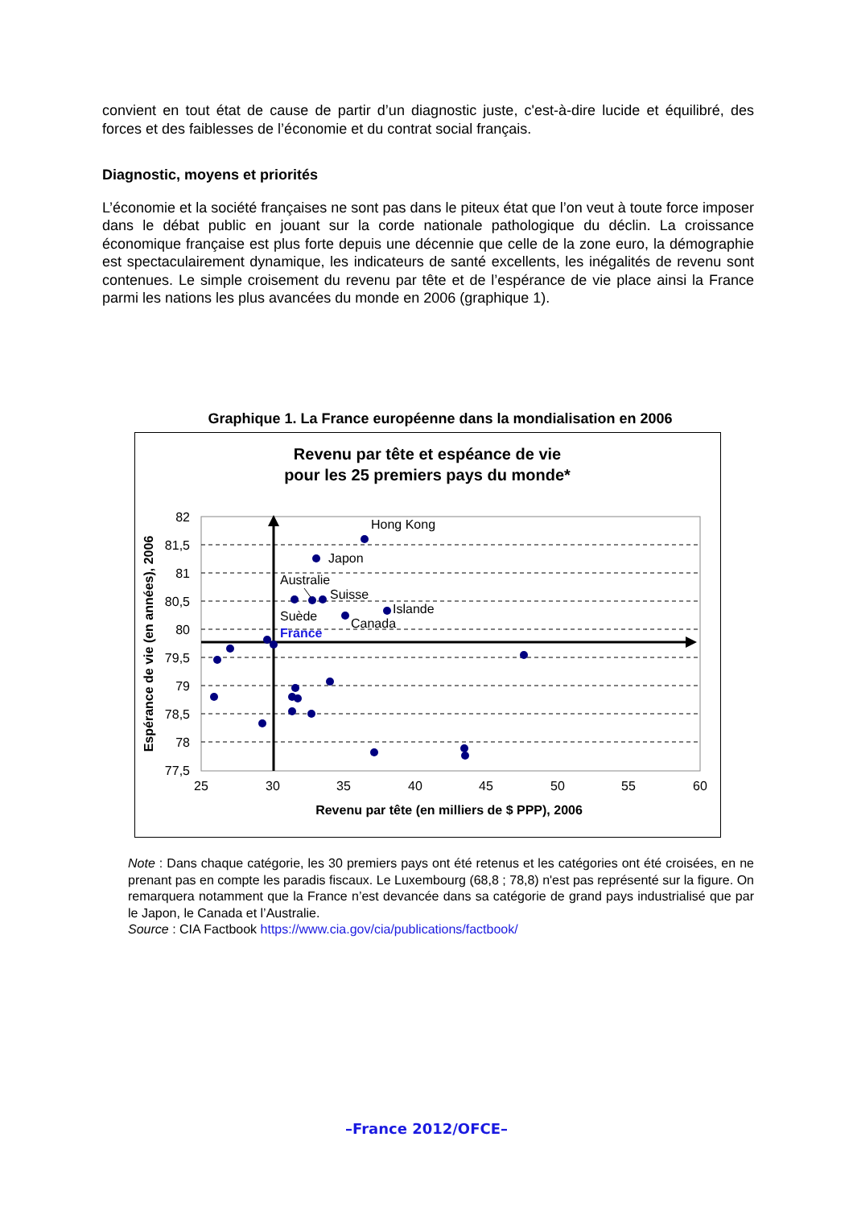convient en tout état de cause de partir d’un diagnostic juste, c'est-à-dire lucide et équilibré, des forces et des faiblesses de l’économie et du contrat social français.
Diagnostic, moyens et priorités
L’économie et la société françaises ne sont pas dans le piteux état que l’on veut à toute force imposer dans le débat public en jouant sur la corde nationale pathologique du déclin. La croissance économique française est plus forte depuis une décennie que celle de la zone euro, la démographie est spectaculairement dynamique, les indicateurs de santé excellents, les inégalités de revenu sont contenues. Le simple croisement du revenu par tête et de l’espérance de vie place ainsi la France parmi les nations les plus avancées du monde en 2006 (graphique 1).
Graphique 1. La France européenne dans la mondialisation en 2006
Revenu par tête et espéance de vie
pour les 25 premiers pays du monde*
82
81,5
81
80,5
80
79,5
79
78,5
78
77,5
25
30
35
40
45
50
55
60
Hong Kong
Japon
Australie
Suisse
Suède
Islande
Canada
France
Revenu par tête (en milliers de $ PPP), 2006
Espérance de vie (en années), 2006
Note : Dans chaque catégorie, les 30 premiers pays ont été retenus et les catégories ont été croisées, en ne prenant pas en compte les paradis fiscaux. Le Luxembourg (68,8 ; 78,8) n'est pas représenté sur la figure. On remarquera notamment que la France n’est devancée dans sa catégorie de grand pays industrialisé que par le Japon, le Canada et l’Australie.
Source : CIA Factbook https://www.cia.gov/cia/publications/factbook/
–France 2012/OFCE–